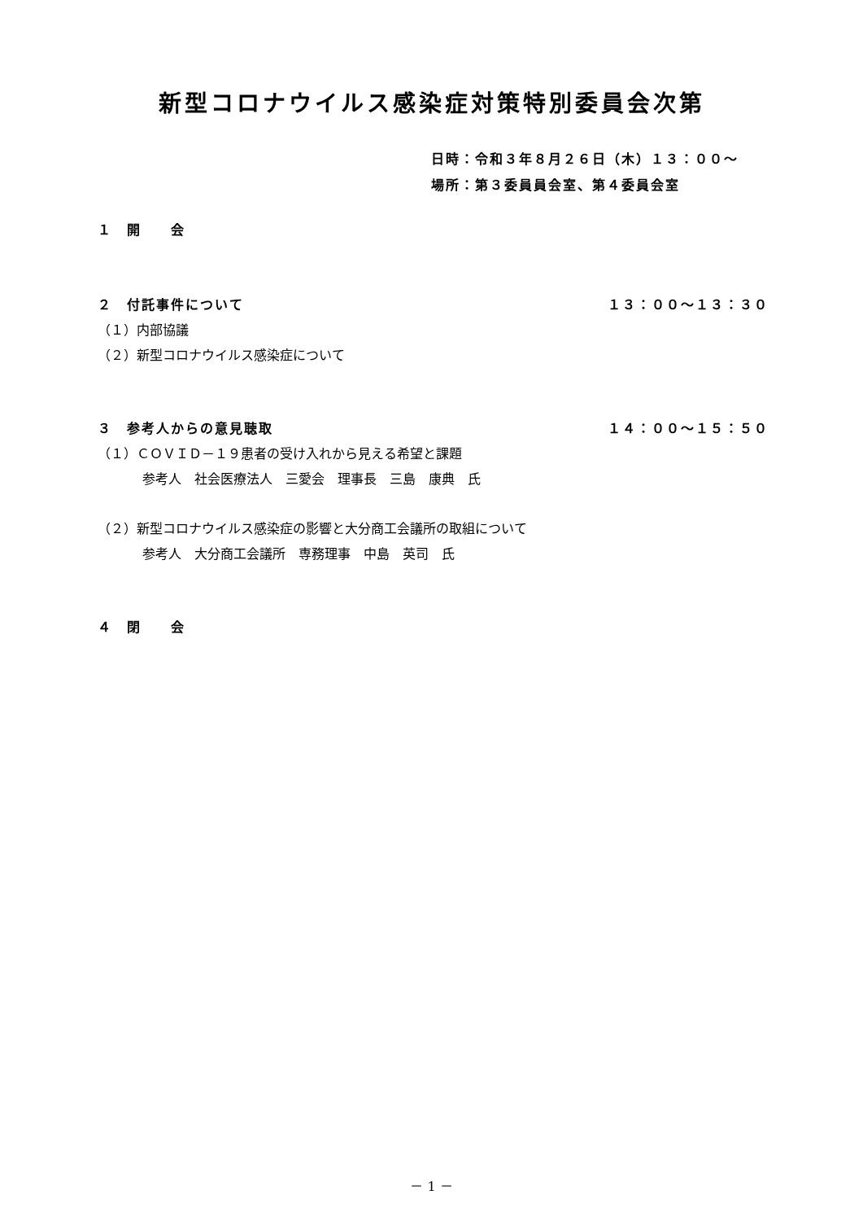新型コロナウイルス感染症対策特別委員会次第
日時：令和３年８月２６日（木）１３：００～
場所：第３委員員会室、第４委員会室
１　開　　会
２　付託事件について １３：００～１３：３０
（１）内部協議
（２）新型コロナウイルス感染症について
３　参考人からの意見聴取 １４：００～１５：５０
（１）ＣＯＶＩＤ－１９患者の受け入れから見える希望と課題
参考人　社会医療法人　三愛会　理事長　三島　康典　氏
（２）新型コロナウイルス感染症の影響と大分商工会議所の取組について
参考人　大分商工会議所　専務理事　中島　英司　氏
４　閉　　会
－ 1 －